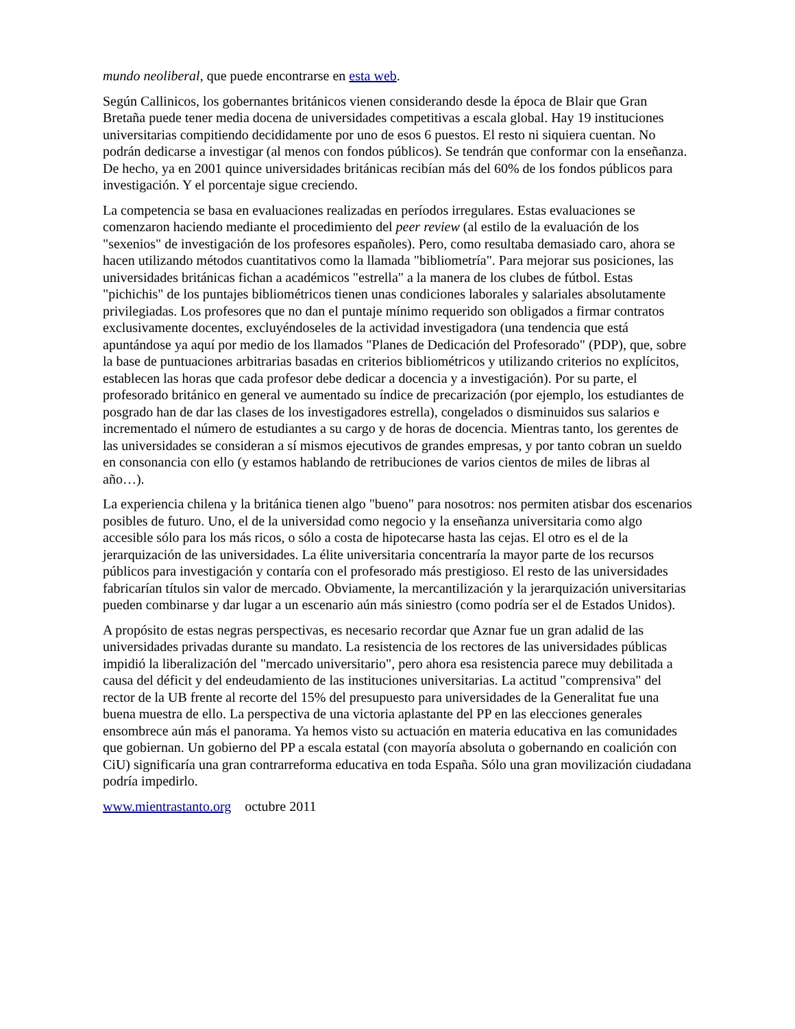mundo neoliberal, que puede encontrarse en esta web.
Según Callinicos, los gobernantes británicos vienen considerando desde la época de Blair que Gran Bretaña puede tener media docena de universidades competitivas a escala global. Hay 19 instituciones universitarias compitiendo decididamente por uno de esos 6 puestos. El resto ni siquiera cuentan. No podrán dedicarse a investigar (al menos con fondos públicos). Se tendrán que conformar con la enseñanza. De hecho, ya en 2001 quince universidades británicas recibían más del 60% de los fondos públicos para investigación. Y el porcentaje sigue creciendo.
La competencia se basa en evaluaciones realizadas en períodos irregulares. Estas evaluaciones se comenzaron haciendo mediante el procedimiento del peer review (al estilo de la evaluación de los "sexenios" de investigación de los profesores españoles). Pero, como resultaba demasiado caro, ahora se hacen utilizando métodos cuantitativos como la llamada "bibliometría". Para mejorar sus posiciones, las universidades británicas fichan a académicos "estrella" a la manera de los clubes de fútbol. Estas "pichichis" de los puntajes bibliométricos tienen unas condiciones laborales y salariales absolutamente privilegiadas. Los profesores que no dan el puntaje mínimo requerido son obligados a firmar contratos exclusivamente docentes, excluyéndoseles de la actividad investigadora (una tendencia que está apuntándose ya aquí por medio de los llamados "Planes de Dedicación del Profesorado" (PDP), que, sobre la base de puntuaciones arbitrarias basadas en criterios bibliométricos y utilizando criterios no explícitos, establecen las horas que cada profesor debe dedicar a docencia y a investigación). Por su parte, el profesorado británico en general ve aumentado su índice de precarización (por ejemplo, los estudiantes de posgrado han de dar las clases de los investigadores estrella), congelados o disminuidos sus salarios e incrementado el número de estudiantes a su cargo y de horas de docencia. Mientras tanto, los gerentes de las universidades se consideran a sí mismos ejecutivos de grandes empresas, y por tanto cobran un sueldo en consonancia con ello (y estamos hablando de retribuciones de varios cientos de miles de libras al año…).
La experiencia chilena y la británica tienen algo "bueno" para nosotros: nos permiten atisbar dos escenarios posibles de futuro. Uno, el de la universidad como negocio y la enseñanza universitaria como algo accesible sólo para los más ricos, o sólo a costa de hipotecarse hasta las cejas. El otro es el de la jerarquización de las universidades. La élite universitaria concentraría la mayor parte de los recursos públicos para investigación y contaría con el profesorado más prestigioso. El resto de las universidades fabricarían títulos sin valor de mercado. Obviamente, la mercantilización y la jerarquización universitarias pueden combinarse y dar lugar a un escenario aún más siniestro (como podría ser el de Estados Unidos).
A propósito de estas negras perspectivas, es necesario recordar que Aznar fue un gran adalid de las universidades privadas durante su mandato. La resistencia de los rectores de las universidades públicas impidió la liberalización del "mercado universitario", pero ahora esa resistencia parece muy debilitada a causa del déficit y del endeudamiento de las instituciones universitarias. La actitud "comprensiva" del rector de la UB frente al recorte del 15% del presupuesto para universidades de la Generalitat fue una buena muestra de ello. La perspectiva de una victoria aplastante del PP en las elecciones generales ensombrece aún más el panorama. Ya hemos visto su actuación en materia educativa en las comunidades que gobiernan. Un gobierno del PP a escala estatal (con mayoría absoluta o gobernando en coalición con CiU) significaría una gran contrarreforma educativa en toda España. Sólo una gran movilización ciudadana podría impedirlo.
www.mientrastanto.org octubre 2011